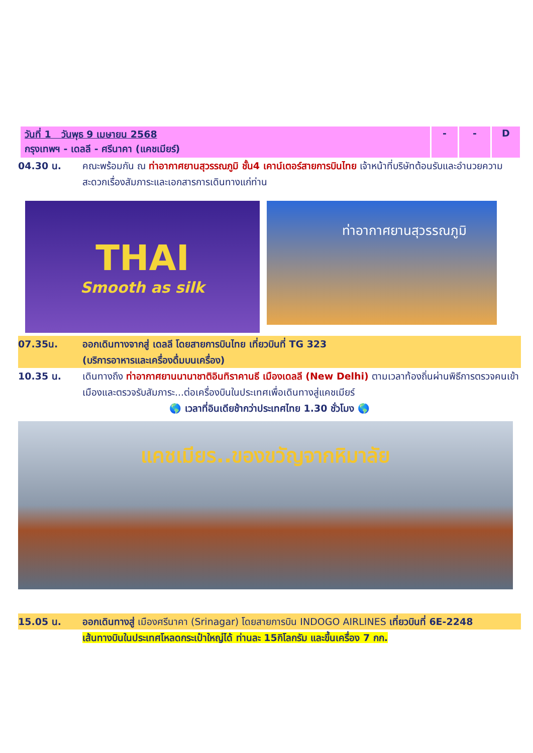| วันที่ 1 วันพุธ 9 เมษายน 2568 กรุงเทพฯ - เดลลี - ศรีนาคา (แคชเมียร์) | - | - | D |
04.30 น. คณะพร้อมกัน ณ ท่าอากาศยานสุวรรณภูมิ ชั้น4 เคาน์เตอร์สายการบินไทย เจ้าหน้าที่บริษัทต้อนรับและอำนวยความสะดวกเรื่องสัมภาระและเอกสารการเดินทางแก่ท่าน
THAI
Smooth as silk
ท่าอากาศยานสุวรรณภูมิ
07.35น. ออกเดินทางจากสู่ เดลลี โดยสายการบินไทย เที่ยวบินที่ TG 323
(บริการอาหารและเครื่องดื่มบนเครื่อง)
10.35 น. เดินทางถึง ท่าอากาศยานนานาชาติอินทิราคานธี เมืองเดลลี (New Delhi) ตามเวลาท้องถิ่นผ่านพิธีการตรวจคนเข้าเมืองและตรวจรับสัมภาระ...ต่อเครื่องบินในประเทศเพื่อเดินทางสู่แคชเมียร์
🌎 เวลาที่อินเดียช้ากว่าประเทศไทย 1.30 ชั่วโมง 🌎
แคชเมียร..ของขวัญจากหิมาลัย
15.05 น. ออกเดินทางสู่ เมืองศรีนาคา (Srinagar) โดยสายการบิน INDOGO AIRLINES เที่ยวบินที่ 6E-2248
เส้นทางบินในประเทศโหลดกระเป๋าใหญ่ได้ ท่านละ 15กิโลกรัม และขึ้นเครื่อง 7 กก.